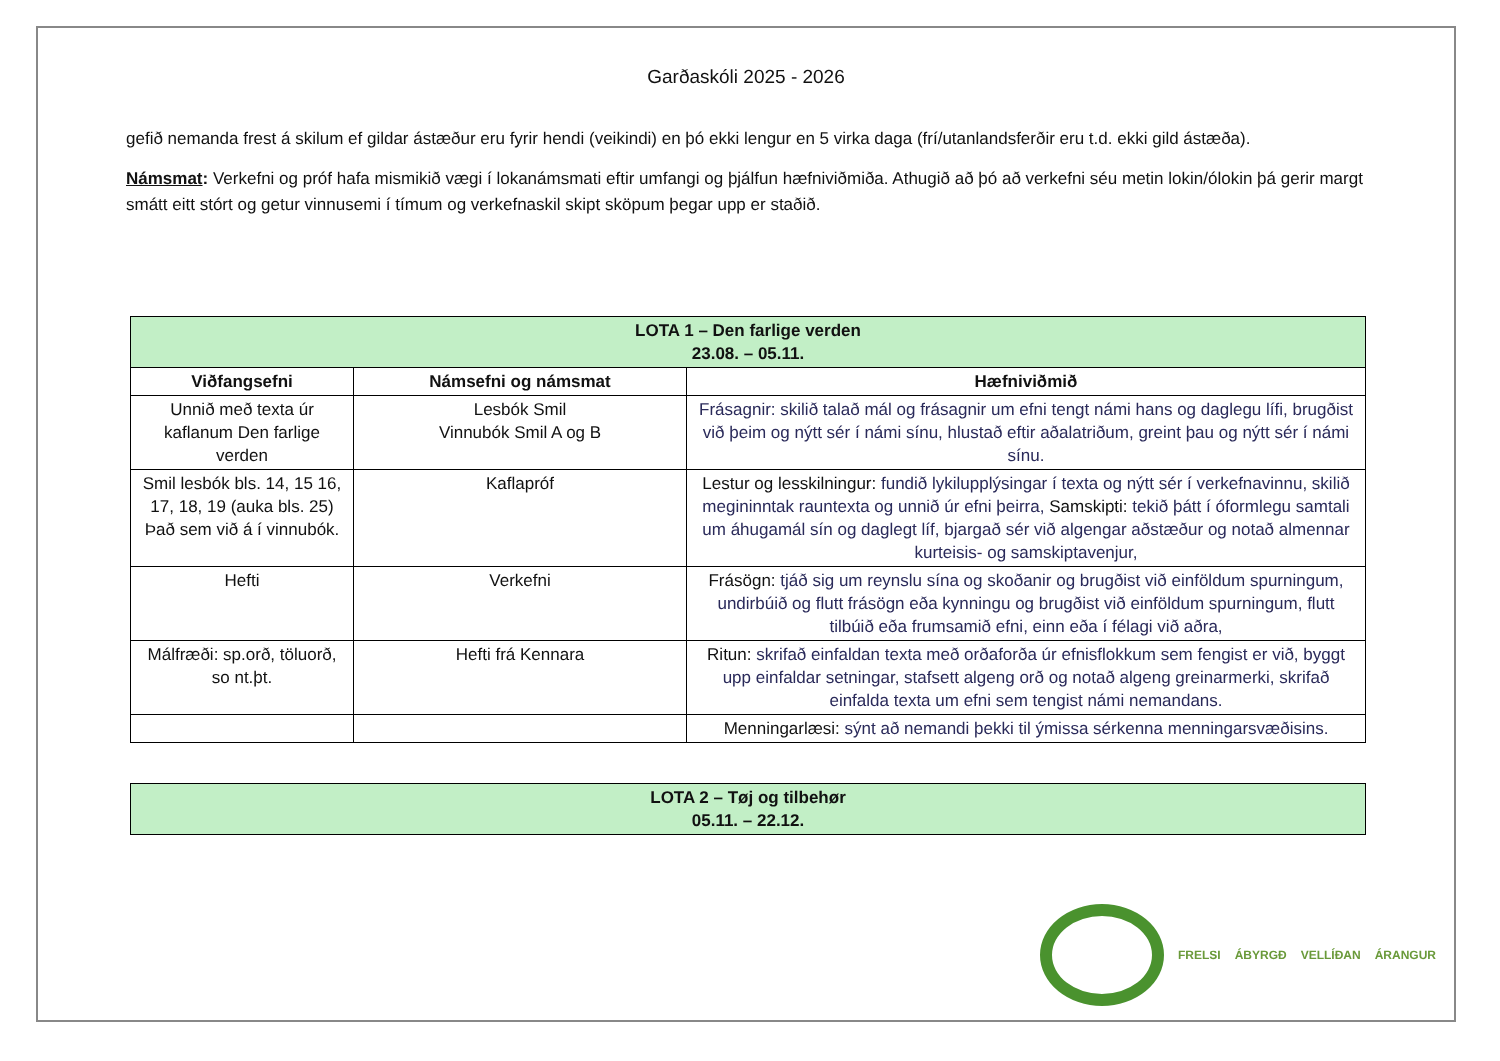Garðaskóli 2025 - 2026
gefið nemanda frest á skilum ef gildar ástæður eru fyrir hendi (veikindi) en þó ekki lengur en 5 virka daga (frí/utanlandsferðir eru t.d. ekki gild ástæða).
Námsmat: Verkefni og próf hafa mismikið vægi í lokanámsmati eftir umfangi og þjálfun hæfniviðmiða. Athugið að þó að verkefni séu metin lokin/ólokin þá gerir margt smátt eitt stórt og getur vinnusemi í tímum og verkefnaskil skipt sköpum þegar upp er staðið.
| LOTA 1 – Den farlige verden 23.08. – 05.11. | | |
| Viðfangsefni | Námsefni og námsmat | Hæfniviðmið |
| Unnið með texta úr kaflanum Den farlige verden | Lesbók Smil Vinnubók Smil A og B | Frásagnir: skilið talað mál og frásagnir um efni tengt námi hans og daglegu lífi, brugðist við þeim og nýtt sér í námi sínu, hlustað eftir aðalatriðum, greint þau og nýtt sér í námi sínu. |
| Smil lesbók bls. 14, 15 16, 17, 18, 19 (auka bls. 25) Það sem við á í vinnubók. | Kaflapróf | Lestur og lesskilningur: fundið lykilupplýsingar í texta og nýtt sér í verkefnavinnu, skilið megininntak rauntexta og unnið úr efni þeirra, Samskipti: tekið þátt í óformlegu samtali um áhugamál sín og daglegt líf, bjargað sér við algengar aðstæður og notað almennar kurteisis- og samskiptavenjur, |
| Hefti | Verkefni | Frásögn: tjáð sig um reynslu sína og skoðanir og brugðist við einföldum spurningum, undirbúið og flutt frásögn eða kynningu og brugðist við einföldum spurningum, flutt tilbúið eða frumsamið efni, einn eða í félagi við aðra, |
| Málfræði: sp.orð, töluorð, so nt.þt. | Hefti frá Kennara | Ritun: skrifað einfaldan texta með orðaforða úr efnisflokkum sem fengist er við, byggt upp einfaldar setningar, stafsett algeng orð og notað algeng greinarmerki, skrifað einfalda texta um efni sem tengist námi nemandans. |
| | | Menningarlæsi: sýnt að nemandi þekki til ýmissa sérkenna menningarsvæðisins. |
| LOTA 2 – Tøj og tilbehør 05.11. – 22.12. |
FRELSI ÁBYRGÐ VELLÍÐAN ÁRANGUR